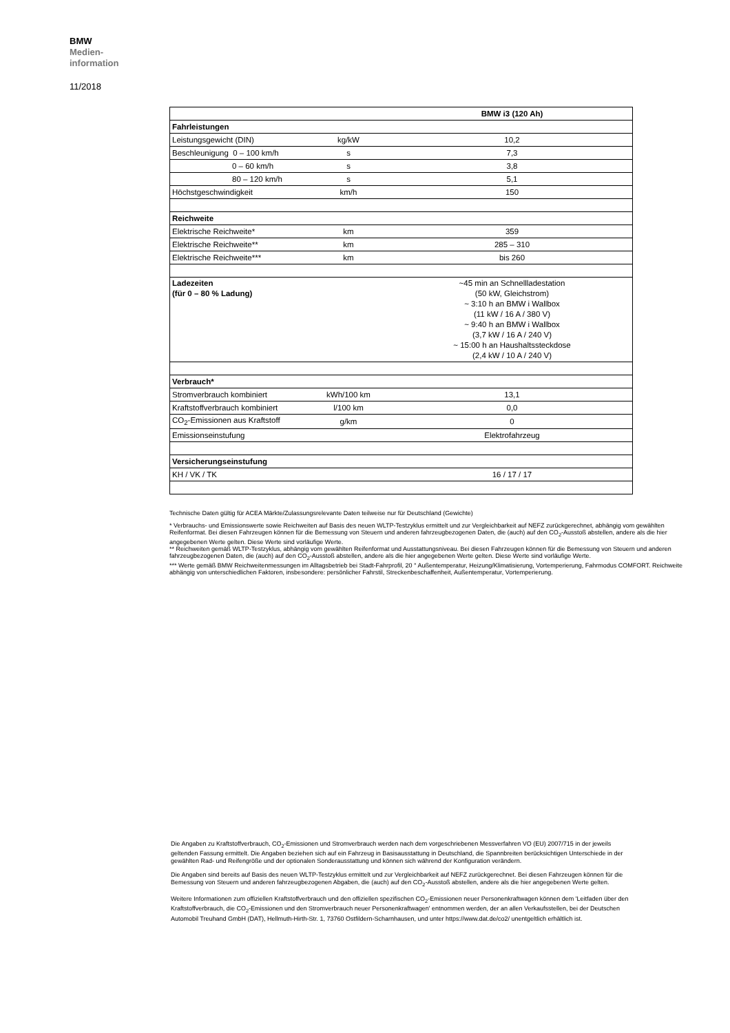BMW
Medien-
information
11/2018
| | | BMW i3 (120 Ah) |
| Fahrleistungen | | |
| Leistungsgewicht (DIN) | kg/kW | 10,2 |
| Beschleunigung 0 – 100 km/h | s | 7,3 |
| 0 – 60 km/h | s | 3,8 |
| 80 – 120 km/h | s | 5,1 |
| Höchstgeschwindigkeit | km/h | 150 |
| Reichweite | | |
| Elektrische Reichweite* | km | 359 |
| Elektrische Reichweite** | km | 285 – 310 |
| Elektrische Reichweite*** | km | bis 260 |
| Ladezeiten (für 0 – 80 % Ladung) | | ~45 min an Schnellladestation (50 kW, Gleichstrom) ~ 3:10 h an BMW i Wallbox (11 kW / 16 A / 380 V) ~ 9:40 h an BMW i Wallbox (3,7 kW / 16 A / 240 V) ~ 15:00 h an Haushaltssteckdose (2,4 kW / 10 A / 240 V) |
| Verbrauch* | | |
| Stromverbrauch kombiniert | kWh/100 km | 13,1 |
| Kraftstoffverbrauch kombiniert | l/100 km | 0,0 |
| CO<sub>2</sub>-Emissionen aus Kraftstoff | g/km | 0 |
| Emissionseinstufung | | Elektrofahrzeug |
| Versicherungseinstufung | | |
| KH / VK / TK | | 16 / 17 / 17 |
Technische Daten gültig für ACEA Märkte/Zulassungsrelevante Daten teilweise nur für Deutschland (Gewichte)
* Verbrauchs- und Emissionswerte sowie Reichweiten auf Basis des neuen WLTP-Testzyklus ermittelt und zur Vergleichbarkeit auf NEFZ zurückgerechnet, abhängig vom gewählten Reifenformat. Bei diesen Fahrzeugen können für die Bemessung von Steuern und anderen fahrzeugbezogenen Daten, die (auch) auf den CO<sub>2</sub>-Ausstoß abstellen, andere als die hier angegebenen Werte gelten. Diese Werte sind vorläufige Werte.
** Reichweiten gemäß WLTP-Testzyklus, abhängig vom gewählten Reifenformat und Ausstattungsniveau. Bei diesen Fahrzeugen können für die Bemessung von Steuern und anderen fahrzeugbezogenen Daten, die (auch) auf den CO<sub>2</sub>-Ausstoß abstellen, andere als die hier angegebenen Werte gelten. Diese Werte sind vorläufige Werte.
*** Werte gemäß BMW Reichweitenmessungen im Alltagsbetrieb bei Stadt-Fahrprofil, 20 ° Außentemperatur, Heizung/Klimatisierung, Vortemperierung, Fahrmodus COMFORT. Reichweite abhängig von unterschiedlichen Faktoren, insbesondere: persönlicher Fahrstil, Streckenbeschaffenheit, Außentemperatur, Vortemperierung.
Die Angaben zu Kraftstoffverbrauch, CO<sub>2</sub>-Emissionen und Stromverbrauch werden nach dem vorgeschriebenen Messverfahren VO (EU) 2007/715 in der jeweils geltenden Fassung ermittelt. Die Angaben beziehen sich auf ein Fahrzeug in Basisausstattung in Deutschland, die Spannbreiten berücksichtigen Unterschiede in der gewählten Rad- und Reifengröße und der optionalen Sonderausstattung und können sich während der Konfiguration verändern.
Die Angaben sind bereits auf Basis des neuen WLTP-Testzyklus ermittelt und zur Vergleichbarkeit auf NEFZ zurückgerechnet. Bei diesen Fahrzeugen können für die Bemessung von Steuern und anderen fahrzeugbezogenen Abgaben, die (auch) auf den CO<sub>2</sub>-Ausstoß abstellen, andere als die hier angegebenen Werte gelten.
Weitere Informationen zum offiziellen Kraftstoffverbrauch und den offiziellen spezifischen CO<sub>2</sub>-Emissionen neuer Personenkraftwagen können dem 'Leitfaden über den Kraftstoffverbrauch, die CO<sub>2</sub>-Emissionen und den Stromverbrauch neuer Personenkraftwagen' entnommen werden, der an allen Verkaufsstellen, bei der Deutschen Automobil Treuhand GmbH (DAT), Hellmuth-Hirth-Str. 1, 73760 Ostfildern-Scharnhausen, und unter https://www.dat.de/co2/ unentgeltlich erhältlich ist.